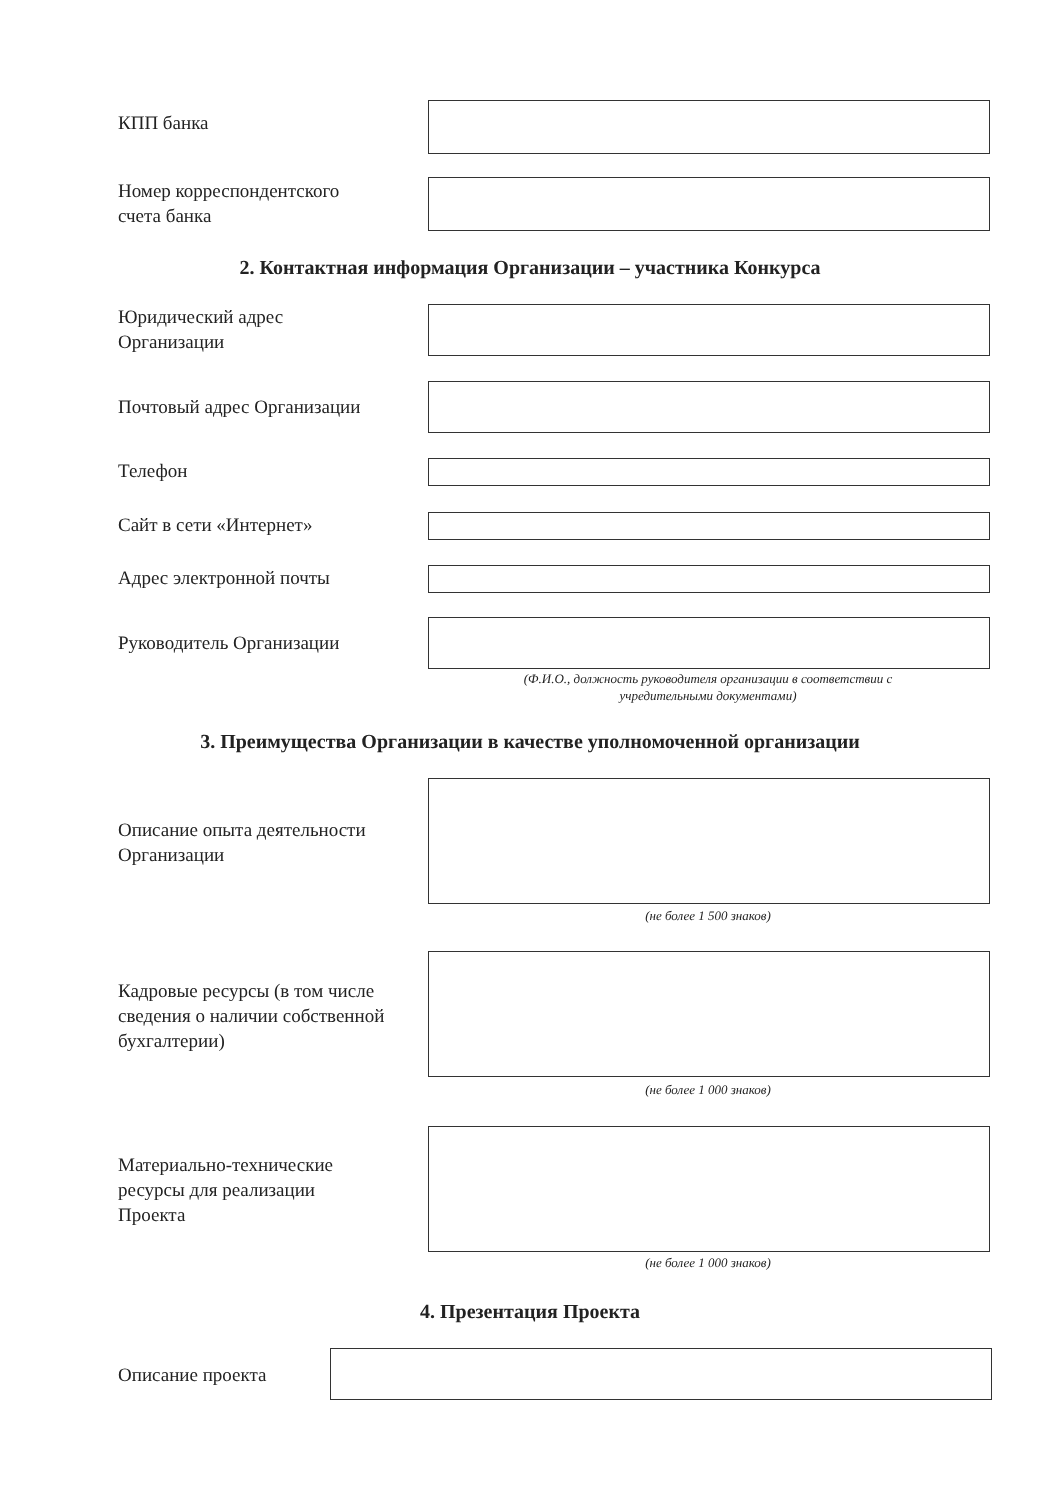КПП банка
Номер корреспондентского
счета банка
2. Контактная информация Организации – участника Конкурса
Юридический адрес
Организации
Почтовый адрес Организации
Телефон
Сайт в сети «Интернет»
Адрес электронной почты
Руководитель Организации
(Ф.И.О., должность руководителя организации в соответствии с
учредительными документами)
3. Преимущества Организации в качестве уполномоченной организации
Описание опыта деятельности
Организации
(не более 1 500 знаков)
Кадровые ресурсы (в том числе
сведения о наличии собственной
бухгалтерии)
(не более 1 000 знаков)
Материально-технические
ресурсы для реализации
Проекта
(не более 1 000 знаков)
4. Презентация Проекта
Описание проекта